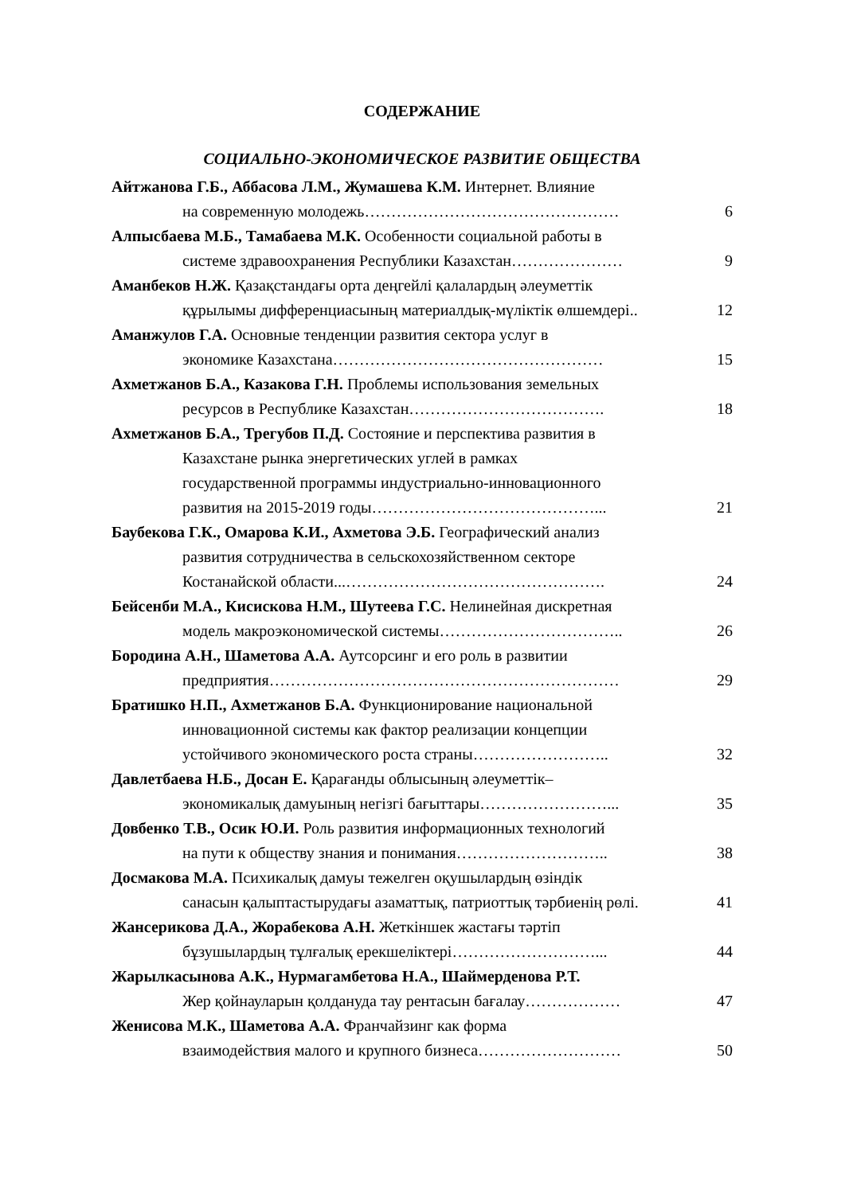СОДЕРЖАНИЕ
СОЦИАЛЬНО-ЭКОНОМИЧЕСКОЕ РАЗВИТИЕ ОБЩЕСТВА
Айтжанова Г.Б., Аббасова Л.М., Жумашева К.М. Интернет. Влияние
на современную молодежь………………………………………… 6
Алпысбаева М.Б., Тамабаева М.К. Особенности социальной работы в
системе здравоохранения Республики Казахстан………………… 9
Аманбеков Н.Ж. Қазақстандағы орта деңгейлі қалалардың әлеуметтік
құрылымы дифференциасының материалдық-мүліктік өлшемдері.. 12
Аманжулов Г.А. Основные тенденции развития сектора услуг в
экономике Казахстана…………………………………………… 15
Ахметжанов Б.А., Казакова Г.Н. Проблемы использования земельных
ресурсов в Республике Казахстан………………………………. 18
Ахметжанов Б.А., Трегубов П.Д. Состояние и перспектива развития в
Казахстане рынка энергетических углей в рамках
государственной программы индустриально-инновационного
развития на 2015-2019 годы……………………………………... 21
Баубекова Г.К., Омарова К.И., Ахметова Э.Б. Географический анализ
развития сотрудничества в сельскохозяйственном секторе
Костанайской области...…………………………………………. 24
Бейсенби М.А., Кисискова Н.М., Шутеева Г.С. Нелинейная дискретная
модель макроэкономической системы…………………………….. 26
Бородина А.Н., Шаметова А.А. Аутсорсинг и его роль в развитии
предприятия………………………………………………………… 29
Братишко Н.П., Ахметжанов Б.А. Функционирование национальной
инновационной системы как фактор реализации концепции
устойчивого экономического роста страны…………………….. 32
Давлетбаева Н.Б., Досан Е. Қарағанды облысының әлеуметтік–
экономикалық дамуының негізгі бағыттары……………………... 35
Довбенко Т.В., Осик Ю.И. Роль развития информационных технологий
на пути к обществу знания и понимания……………………….. 38
Досмакова М.А. Психикалық дамуы тежелген оқушылардың өзіндік
санасын қалыптастырудағы азаматтық, патриоттық тәрбиенің рөлі. 41
Жансерикова Д.А., Жорабекова А.Н. Жеткіншек жастағы тәртіп
бұзушылардың тұлғалық ерекшеліктері………………………... 44
Жарылкасынова А.К., Нурмагамбетова Н.А., Шаймерденова Р.Т.
Жер қойнауларын қолдануда тау рентасын бағалау……………… 47
Женисова М.К., Шаметова А.А. Франчайзинг как форма
взаимодействия малого и крупного бизнеса……………………… 50